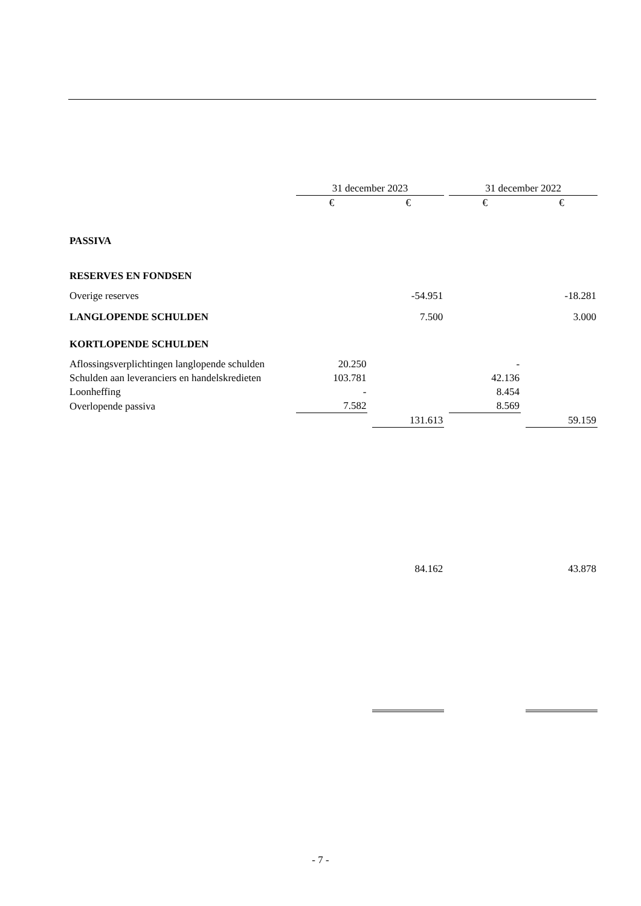| | 31 december 2023 | | | | 31 december 2022 | | |
| --- | --- | --- | --- | --- | --- | --- | --- |
| | € | | € | | € | | € |
| PASSIVA | | | | | | | |
| RESERVES EN FONDSEN | | | | | | | |
| Overige reserves | | | -54.951 | | | | -18.281 |
| LANGLOPENDE SCHULDEN | | | 7.500 | | | | 3.000 |
| KORTLOPENDE SCHULDEN | | | | | | | |
| Aflossingsverplichtingen langlopende schulden | 20.250 | | | | - | | |
| Schulden aan leveranciers en handelskredieten | 103.781 | | | | 42.136 | | |
| Loonheffing | - | | | | 8.454 | | |
| Overlopende passiva | 7.582 | | | | 8.569 | | |
| | | | 131.613 | | | | 59.159 |
| | | | 84.162 | | | | 43.878 |
- 7 -